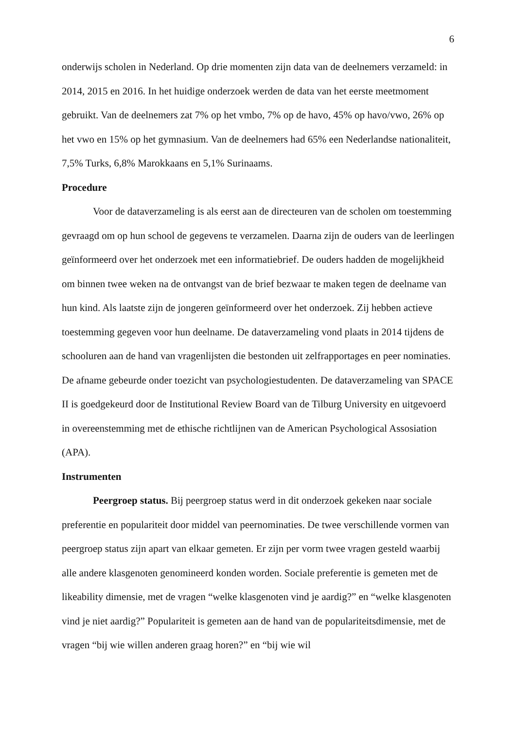6
onderwijs scholen in Nederland. Op drie momenten zijn data van de deelnemers verzameld: in 2014, 2015 en 2016. In het huidige onderzoek werden de data van het eerste meetmoment gebruikt. Van de deelnemers zat 7% op het vmbo, 7% op de havo, 45% op havo/vwo, 26% op het vwo en 15% op het gymnasium. Van de deelnemers had 65% een Nederlandse nationaliteit, 7,5% Turks, 6,8% Marokkaans en 5,1% Surinaams.
Procedure
Voor de dataverzameling is als eerst aan de directeuren van de scholen om toestemming gevraagd om op hun school de gegevens te verzamelen. Daarna zijn de ouders van de leerlingen geïnformeerd over het onderzoek met een informatiebrief. De ouders hadden de mogelijkheid om binnen twee weken na de ontvangst van de brief bezwaar te maken tegen de deelname van hun kind. Als laatste zijn de jongeren geïnformeerd over het onderzoek. Zij hebben actieve toestemming gegeven voor hun deelname. De dataverzameling vond plaats in 2014 tijdens de schooluren aan de hand van vragenlijsten die bestonden uit zelfrapportages en peer nominaties. De afname gebeurde onder toezicht van psychologiestudenten. De dataverzameling van SPACE II is goedgekeurd door de Institutional Review Board van de Tilburg University en uitgevoerd in overeenstemming met de ethische richtlijnen van de American Psychological Assosiation (APA).
Instrumenten
Peergroep status. Bij peergroep status werd in dit onderzoek gekeken naar sociale preferentie en populariteit door middel van peernominaties. De twee verschillende vormen van peergroep status zijn apart van elkaar gemeten. Er zijn per vorm twee vragen gesteld waarbij alle andere klasgenoten genomineerd konden worden. Sociale preferentie is gemeten met de likeability dimensie, met de vragen “welke klasgenoten vind je aardig?” en “welke klasgenoten vind je niet aardig?” Populariteit is gemeten aan de hand van de populariteitsdimensie, met de vragen “bij wie willen anderen graag horen?” en “bij wie wil